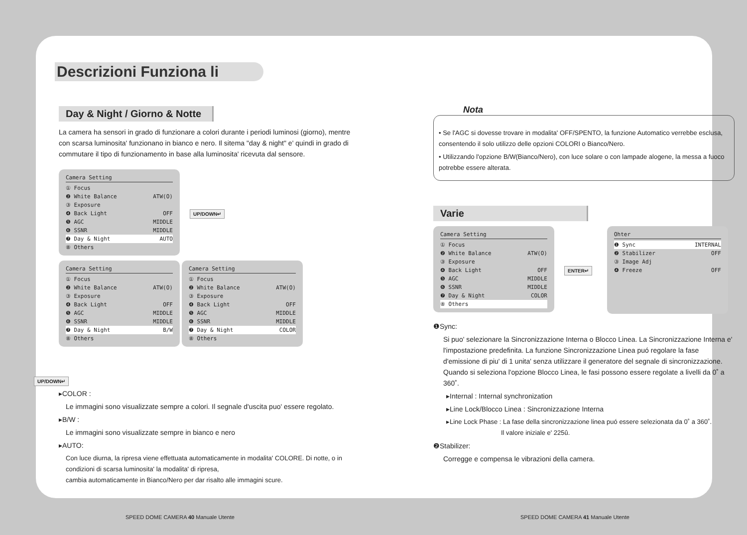Descrizioni Funziona li
Day & Night / Giorno & Notte
La camera ha sensori in grado di funzionare a colori durante i periodi luminosi (giorno), mentre con scarsa luminosita' funzionano in bianco e nero. Il sitema "day & night" e' quindi in grado di commutare il tipo di funzionamento in base alla luminosita' ricevuta dal sensore.
Camera Setting
① Focus
❷ White Balance ATW(O)
③ Exposure
❹ Back Light OFF
❺ AGC MIDDLE
❻ SSNR MIDDLE
❼ Day & Night AUTO
⑧ Others
UP/DOWN↵
Camera Setting
① Focus
❷ White Balance ATW(O)
③ Exposure
❹ Back Light OFF
❺ AGC MIDDLE
❻ SSNR MIDDLE
❼ Day & Night B/W
⑧ Others
Camera Setting
① Focus
❷ White Balance ATW(O)
③ Exposure
❹ Back Light OFF
❺ AGC MIDDLE
❻ SSNR MIDDLE
❼ Day & Night COLOR
⑧ Others
UP/DOWN↵
▸COLOR :
Le immagini sono visualizzate sempre a colori. Il segnale d'uscita puo' essere regolato.
▸B/W :
Le immagini sono visualizzate sempre in bianco e nero
▸AUTO:
Con luce diurna, la ripresa viene effettuata automaticamente in modalita' COLORE. Di notte, o in condizioni di scarsa luminosita' la modalita' di ripresa,
cambia automaticamente in Bianco/Nero per dar risalto alle immagini scure.
Nota
• Se l'AGC si dovesse trovare in modalita' OFF/SPENTO, la funzione Automatico verrebbe esclusa, consentendo il solo utilizzo delle opzioni COLORI o Bianco/Nero.
• Utilizzando l'opzione B/W(Bianco/Nero), con luce solare o con lampade alogene, la messa a fuoco potrebbe essere alterata.
Varie
Camera Setting
① Focus
❷ White Balance ATW(O)
③ Exposure
❹ Back Light OFF
❺ AGC MIDDLE
❻ SSNR MIDDLE
❼ Day & Night COLOR
⑧ Others
ENTER↵
Ohter
❶ Sync INTERNAL
❷ Stabilizer OFF
③ Image Adj
❹ Freeze OFF
❶Sync:
Si puo' selezionare la Sincronizzazione Interna o Blocco Linea. La Sincronizzazione Interna e' l'impostazione predefinita. La funzione Sincronizzazione Linea puó regolare la fase d'emissione di piu' di 1 unita' senza utilizzare il generatore del segnale di sincronizzazione. Quando si seleziona l'opzione Blocco Linea, le fasi possono essere regolate a livelli da 0˚ a 360˚.
▸Internal : Internal synchronization
▸Line Lock/Blocco Linea : Sincronizzazione Interna
▸Line Lock Phase : La fase della sincronizzazione linea puó essere selezionata da 0˚ a 360˚.
Il valore iniziale e' 225û.
❷Stabilizer:
Corregge e compensa le vibrazioni della camera.
SPEED DOME CAMERA 40 Manuale Utente
SPEED DOME CAMERA 41 Manuale Utente